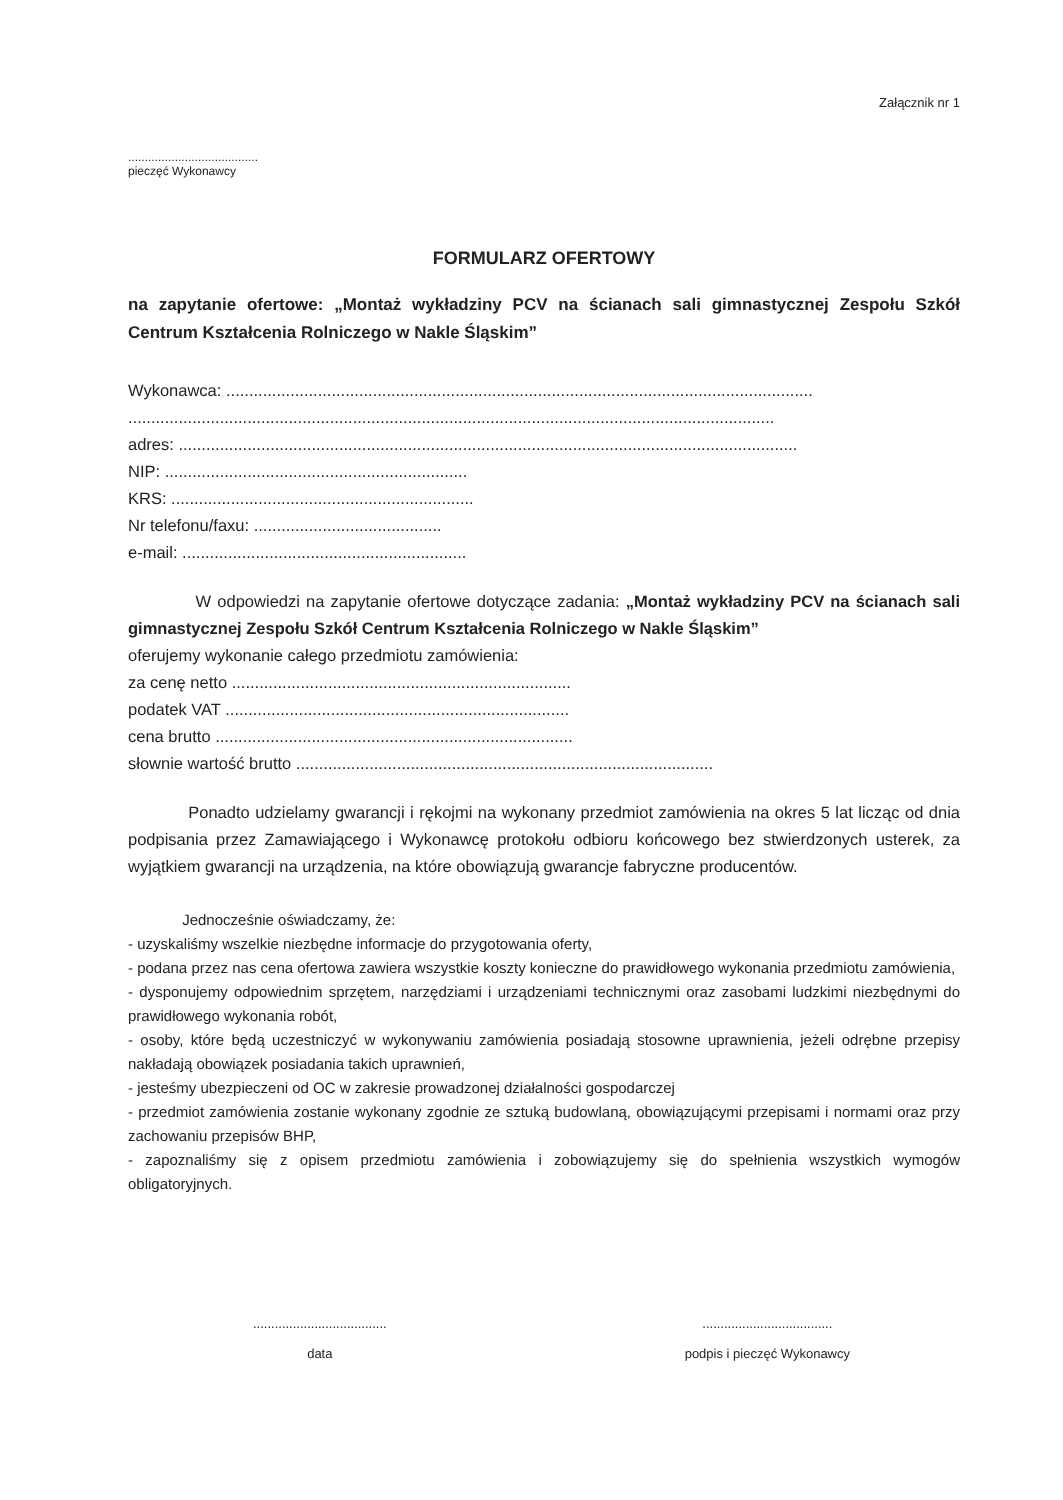Załącznik nr 1
.......................................
pieczęć Wykonawcy
FORMULARZ OFERTOWY
na zapytanie ofertowe: „Montaż wykładziny PCV na ścianach sali gimnastycznej Zespołu Szkół Centrum Kształcenia Rolniczego w Nakle Śląskim”
Wykonawca: ................................................................................................................................
.............................................................................................................................................
adres: .......................................................................................................................................
NIP: ..................................................................
KRS: ..................................................................
Nr telefonu/faxu: .........................................
e-mail: ..............................................................
W odpowiedzi na zapytanie ofertowe dotyczące zadania: „Montaż wykładziny PCV na ścianach sali gimnastycznej Zespołu Szkół Centrum Kształcenia Rolniczego w Nakle Śląskim”
oferujemy wykonanie całego przedmiotu zamówienia:
za cenę netto ..........................................................................
podatek VAT ...........................................................................
cena brutto ..............................................................................
słownie wartość brutto ...........................................................................................
Ponadto udzielamy gwarancji i rękojmi na wykonany przedmiot zamówienia na okres 5 lat licząc od dnia podpisania przez Zamawiającego i Wykonawcę protokołu odbioru końcowego bez stwierdzonych usterek, za wyjątkiem gwarancji na urządzenia, na które obowiązują gwarancje fabryczne producentów.
Jednocześnie oświadczamy, że:
- uzyskaliśmy wszelkie niezbędne informacje do przygotowania oferty,
- podana przez nas cena ofertowa zawiera wszystkie koszty konieczne do prawidłowego wykonania przedmiotu zamówienia,
- dysponujemy odpowiednim sprzętem, narzędziami i urządzeniami technicznymi oraz zasobami ludzkimi niezbędnymi do prawidłowego wykonania robót,
- osoby, które będą uczestniczyć w wykonywaniu zamówienia posiadają stosowne uprawnienia, jeżeli odrębne przepisy nakładają obowiązek posiadania takich uprawnień,
- jesteśmy ubezpieczeni od OC w zakresie prowadzonej działalności gospodarczej
- przedmiot zamówienia zostanie wykonany zgodnie ze sztuką budowlaną, obowiązującymi przepisami i normami oraz przy zachowaniu przepisów BHP,
- zapoznaliśmy się z opisem przedmiotu zamówienia i zobowiązujemy się do spełnienia wszystkich wymogów obligatoryjnych.
.....................................
data
....................................
podpis i pieczęć Wykonawcy